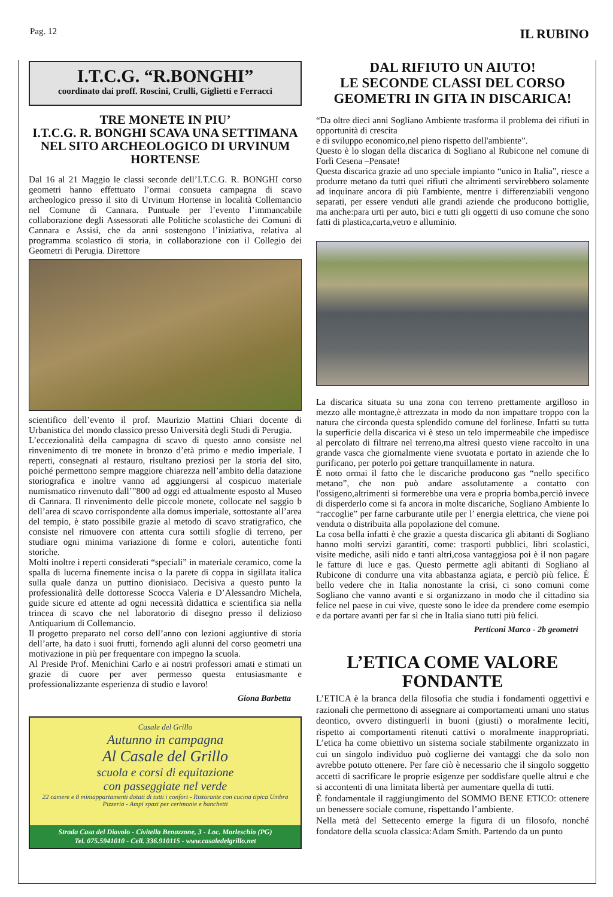Pag. 12 IL RUBINO
I.T.C.G. “R.BONGHI”
coordinato dai proff. Roscini, Crulli, Giglietti e Ferracci
TRE MONETE IN PIU’
I.T.C.G. R. BONGHI SCAVA UNA SETTIMANA NEL SITO ARCHEOLOGICO DI URVINUM HORTENSE
Dal 16 al 21 Maggio le classi seconde dell’I.T.C.G. R. BONGHI corso geometri hanno effettuato l’ormai consueta campagna di scavo archeologico presso il sito di Urvinum Hortense in località Collemancio nel Comune di Cannara. Puntuale per l’evento l’immancabile collaborazione degli Assessorati alle Politiche scolastiche dei Comuni di Cannara e Assisi, che da anni sostengono l’iniziativa, relativa al programma scolastico di storia, in collaborazione con il Collegio dei Geometri di Perugia. Direttore
scientifico dell’evento il prof. Maurizio Mattini Chiari docente di Urbanistica del mondo classico presso Università degli Studi di Perugia.
L’eccezionalità della campagna di scavo di questo anno consiste nel rinvenimento di tre monete in bronzo d’età primo e medio imperiale. I reperti, consegnati al restauro, risultano preziosi per la storia del sito, poiché permettono sempre maggiore chiarezza nell’ambito della datazione storiografica e inoltre vanno ad aggiungersi al cospicuo materiale numismatico rinvenuto dall’”800 ad oggi ed attualmente esposto al Museo di Cannara. Il rinvenimento delle piccole monete, collocate nel saggio b dell’area di scavo corrispondente alla domus imperiale, sottostante all’area del tempio, è stato possibile grazie al metodo di scavo stratigrafico, che consiste nel rimuovere con attenta cura sottili sfoglie di terreno, per studiare ogni minima variazione di forme e colori, autentiche fonti storiche.
Molti inoltre i reperti considerati “speciali” in materiale ceramico, come la spalla di lucerna finemente incisa o la parete di coppa in sigillata italica sulla quale danza un puttino dionisiaco. Decisiva a questo punto la professionalità delle dottoresse Scocca Valeria e D’Alessandro Michela, guide sicure ed attente ad ogni necessità didattica e scientifica sia nella trincea di scavo che nel laboratorio di disegno presso il delizioso Antiquarium di Collemancio.
Il progetto preparato nel corso dell’anno con lezioni aggiuntive di storia dell’arte, ha dato i suoi frutti, fornendo agli alunni del corso geometri una motivazione in più per frequentare con impegno la scuola.
Al Preside Prof. Menichini Carlo e ai nostri professori amati e stimati un grazie di cuore per aver permesso questa entusiasmante e professionalizzante esperienza di studio e lavoro!
Giona Barbetta
Casale del Grillo
Autunno in campagna
Al Casale del Grillo
scuola e corsi di equitazione
con passeggiate nel verde
22 camere e 8 miniappartamenti dotati di tutti i confort - Ristorante con cucina tipica Umbra
Pizzeria - Ampi spazi per cerimonie e banchetti
Strada Casa del Diavolo - Civitella Benazzone, 3 - Loc. Morleschio (PG)
Tel. 075.5941010 - Cell. 336.910115 - www.casaledelgrillo.net
DAL RIFIUTO UN AIUTO!
LE SECONDE CLASSI DEL CORSO GEOMETRI IN GITA IN DISCARICA!
“Da oltre dieci anni Sogliano Ambiente trasforma il problema dei rifiuti in opportunità di crescita
e di sviluppo economico,nel pieno rispetto dell'ambiente”.
Questo è lo slogan della discarica di Sogliano al Rubicone nel comune di Forlì Cesena –Pensate!
Questa discarica grazie ad uno speciale impianto “unico in Italia”, riesce a produrre metano da tutti quei rifiuti che altrimenti servirebbero solamente ad inquinare ancora di più l'ambiente, mentre i differenziabili vengono separati, per essere venduti alle grandi aziende che producono bottiglie, ma anche:para urti per auto, bici e tutti gli oggetti di uso comune che sono fatti di plastica,carta,vetro e alluminio.
La discarica situata su una zona con terreno prettamente argilloso in mezzo alle montagne,è attrezzata in modo da non impattare troppo con la natura che circonda questa splendido comune del forlinese. Infatti su tutta la superficie della discarica vi è steso un telo impermeabile che impedisce al percolato di filtrare nel terreno,ma altresì questo viene raccolto in una grande vasca che giornalmente viene svuotata e portato in aziende che lo purificano, per poterlo poi gettare tranquillamente in natura.
È noto ormai il fatto che le discariche producono gas “nello specifico metano”, che non può andare assolutamente a contatto con l'ossigeno,altrimenti si formerebbe una vera e propria bomba,perciò invece di disperderlo come si fa ancora in molte discariche, Sogliano Ambiente lo “raccoglie” per farne carburante utile per l’ energia elettrica, che viene poi venduta o distribuita alla popolazione del comune.
La cosa bella infatti è che grazie a questa discarica gli abitanti di Sogliano hanno molti servizi garantiti, come: trasporti pubblici, libri scolastici, visite mediche, asili nido e tanti altri,cosa vantaggiosa poi è il non pagare le fatture di luce e gas. Questo permette agli abitanti di Sogliano al Rubicone di condurre una vita abbastanza agiata, e perciò più felice. È bello vedere che in Italia nonostante la crisi, ci sono comuni come Sogliano che vanno avanti e si organizzano in modo che il cittadino sia felice nel paese in cui vive, queste sono le idee da prendere come esempio e da portare avanti per far sì che in Italia siano tutti più felici.
Perticoni Marco - 2b geometri
L’ETICA COME VALORE FONDANTE
L’ETICA è la branca della filosofia che studia i fondamenti oggettivi e razionali che permettono di assegnare ai comportamenti umani uno status deontico, ovvero distinguerli in buoni (giusti) o moralmente leciti, rispetto ai comportamenti ritenuti cattivi o moralmente inappropriati. L’etica ha come obiettivo un sistema sociale stabilmente organizzato in cui un singolo individuo può coglierne dei vantaggi che da solo non avrebbe potuto ottenere. Per fare ciò è necessario che il singolo soggetto accetti di sacrificare le proprie esigenze per soddisfare quelle altrui e che si accontenti di una limitata libertà per aumentare quella di tutti.
È fondamentale il raggiungimento del SOMMO BENE ETICO: ottenere un benessere sociale comune, rispettando l’ambiente.
Nella metà del Settecento emerge la figura di un filosofo, nonché fondatore della scuola classica:Adam Smith. Partendo da un punto